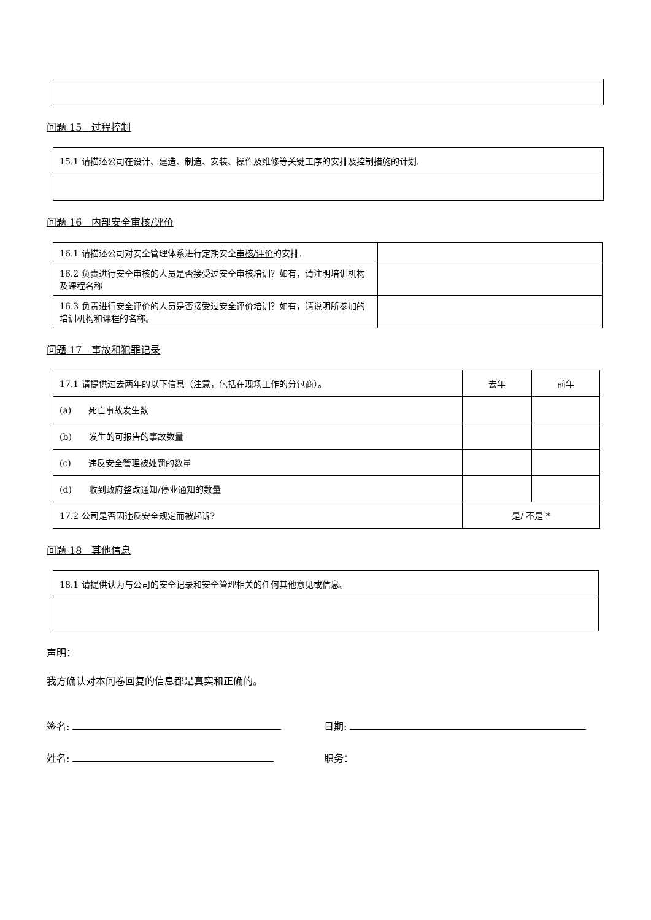问题 15　过程控制
| 15.1 请描述公司在设计、建造、制造、安装、操作及维修等关键工序的安排及控制措施的计划. |
问题 16　内部安全审核/评价
| 16.1 请描述公司对安全管理体系进行定期安全 审核/评价 的安排. | |
| 16.2 负责进行安全审核的人员是否接受过安全审核培训？如有，请注明培训机构及课程名称 | |
| 16.3 负责进行安全评价的人员是否接受过安全评价培训？如有，请说明所参加的培训机构和课程的名称。 | |
问题 17　事故和犯罪记录
| 17.1 请提供过去两年的以下信息（注意，包括在现场工作的分包商）。 | 去年 | 前年 |
| (a) 死亡事故发生数 | | |
| (b) 发生的可报告的事故数量 | | |
| (c) 违反安全管理被处罚的数量 | | |
| (d) 收到政府整改通知/停业通知的数量 | | |
| 17.2 公司是否因违反安全规定而被起诉? | 是/ 不是 * | |
问题 18　其他信息
| 18.1 请提供认为与公司的安全记录和安全管理相关的任何其他意见或信息。 |
声明：
我方确认对本问卷回复的信息都是真实和正确的。
签名: 日期:
姓名: 职务：